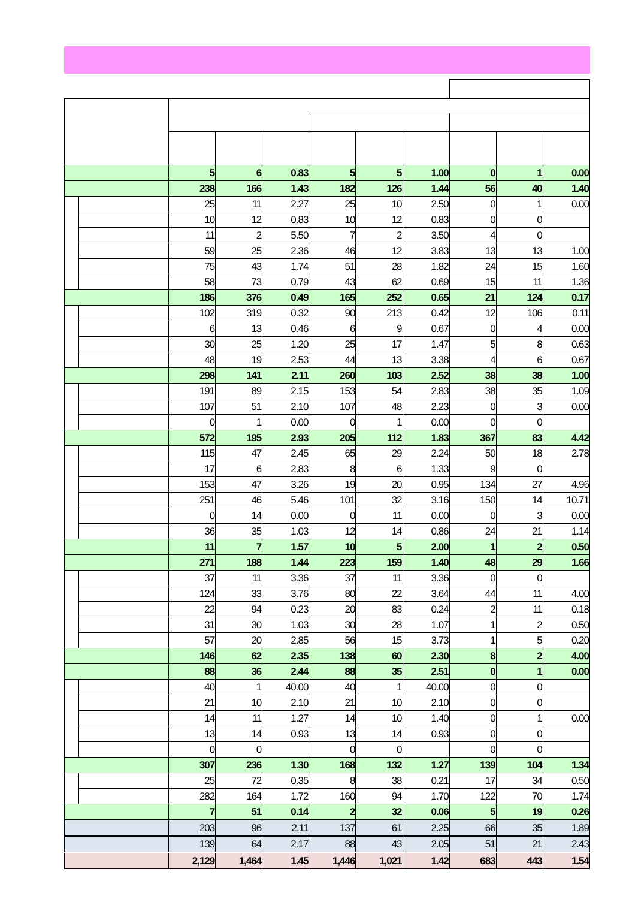| | | 5 | 6 | 0.83 | 5 | 5 | 1.00 | 0 | 1 | 0.00 |
| | | 238 | 166 | 1.43 | 182 | 126 | 1.44 | 56 | 40 | 1.40 |
| | | 25 | 11 | 2.27 | 25 | 10 | 2.50 | 0 | 1 | 0.00 |
| | | 10 | 12 | 0.83 | 10 | 12 | 0.83 | 0 | 0 | |
| | | 11 | 2 | 5.50 | 7 | 2 | 3.50 | 4 | 0 | |
| | | 59 | 25 | 2.36 | 46 | 12 | 3.83 | 13 | 13 | 1.00 |
| | | 75 | 43 | 1.74 | 51 | 28 | 1.82 | 24 | 15 | 1.60 |
| | | 58 | 73 | 0.79 | 43 | 62 | 0.69 | 15 | 11 | 1.36 |
| | | 186 | 376 | 0.49 | 165 | 252 | 0.65 | 21 | 124 | 0.17 |
| | | 102 | 319 | 0.32 | 90 | 213 | 0.42 | 12 | 106 | 0.11 |
| | | 6 | 13 | 0.46 | 6 | 9 | 0.67 | 0 | 4 | 0.00 |
| | | 30 | 25 | 1.20 | 25 | 17 | 1.47 | 5 | 8 | 0.63 |
| | | 48 | 19 | 2.53 | 44 | 13 | 3.38 | 4 | 6 | 0.67 |
| | | 298 | 141 | 2.11 | 260 | 103 | 2.52 | 38 | 38 | 1.00 |
| | | 191 | 89 | 2.15 | 153 | 54 | 2.83 | 38 | 35 | 1.09 |
| | | 107 | 51 | 2.10 | 107 | 48 | 2.23 | 0 | 3 | 0.00 |
| | | 0 | 1 | 0.00 | 0 | 1 | 0.00 | 0 | 0 | |
| | | 572 | 195 | 2.93 | 205 | 112 | 1.83 | 367 | 83 | 4.42 |
| | | 115 | 47 | 2.45 | 65 | 29 | 2.24 | 50 | 18 | 2.78 |
| | | 17 | 6 | 2.83 | 8 | 6 | 1.33 | 9 | 0 | |
| | | 153 | 47 | 3.26 | 19 | 20 | 0.95 | 134 | 27 | 4.96 |
| | | 251 | 46 | 5.46 | 101 | 32 | 3.16 | 150 | 14 | 10.71 |
| | | 0 | 14 | 0.00 | 0 | 11 | 0.00 | 0 | 3 | 0.00 |
| | | 36 | 35 | 1.03 | 12 | 14 | 0.86 | 24 | 21 | 1.14 |
| | | 11 | 7 | 1.57 | 10 | 5 | 2.00 | 1 | 2 | 0.50 |
| | | 271 | 188 | 1.44 | 223 | 159 | 1.40 | 48 | 29 | 1.66 |
| | | 37 | 11 | 3.36 | 37 | 11 | 3.36 | 0 | 0 | |
| | | 124 | 33 | 3.76 | 80 | 22 | 3.64 | 44 | 11 | 4.00 |
| | | 22 | 94 | 0.23 | 20 | 83 | 0.24 | 2 | 11 | 0.18 |
| | | 31 | 30 | 1.03 | 30 | 28 | 1.07 | 1 | 2 | 0.50 |
| | | 57 | 20 | 2.85 | 56 | 15 | 3.73 | 1 | 5 | 0.20 |
| | | 146 | 62 | 2.35 | 138 | 60 | 2.30 | 8 | 2 | 4.00 |
| | | 88 | 36 | 2.44 | 88 | 35 | 2.51 | 0 | 1 | 0.00 |
| | | 40 | 1 | 40.00 | 40 | 1 | 40.00 | 0 | 0 | |
| | | 21 | 10 | 2.10 | 21 | 10 | 2.10 | 0 | 0 | |
| | | 14 | 11 | 1.27 | 14 | 10 | 1.40 | 0 | 1 | 0.00 |
| | | 13 | 14 | 0.93 | 13 | 14 | 0.93 | 0 | 0 | |
| | | 0 | 0 | | 0 | 0 | | 0 | 0 | |
| | | 307 | 236 | 1.30 | 168 | 132 | 1.27 | 139 | 104 | 1.34 |
| | | 25 | 72 | 0.35 | 8 | 38 | 0.21 | 17 | 34 | 0.50 |
| | | 282 | 164 | 1.72 | 160 | 94 | 1.70 | 122 | 70 | 1.74 |
| | | 7 | 51 | 0.14 | 2 | 32 | 0.06 | 5 | 19 | 0.26 |
| | | 203 | 96 | 2.11 | 137 | 61 | 2.25 | 66 | 35 | 1.89 |
| | | 139 | 64 | 2.17 | 88 | 43 | 2.05 | 51 | 21 | 2.43 |
| | | 2,129 | 1,464 | 1.45 | 1,446 | 1,021 | 1.42 | 683 | 443 | 1.54 |